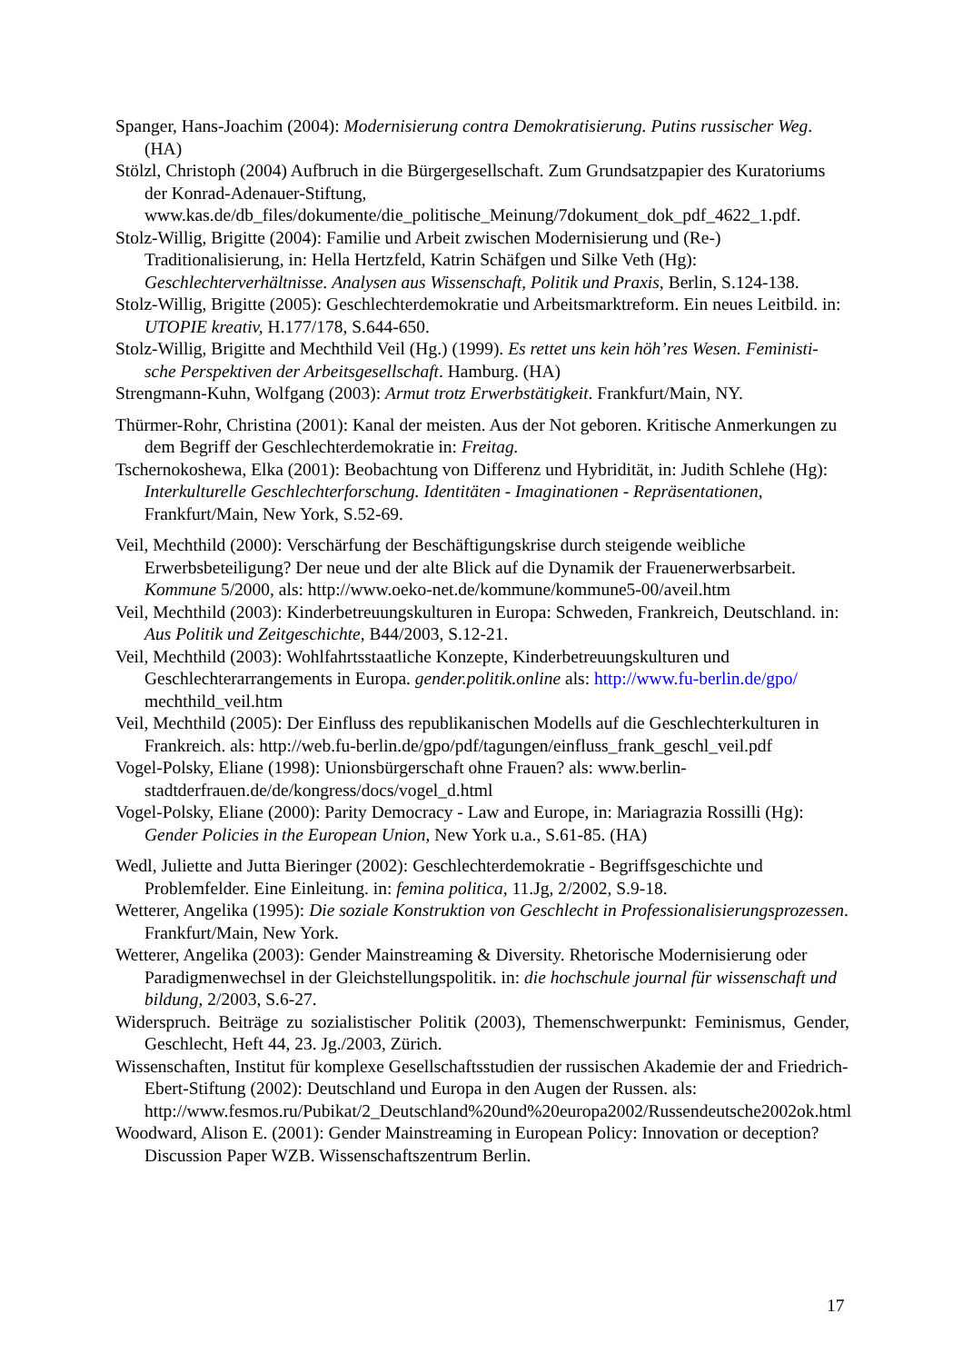Spanger, Hans-Joachim (2004): Modernisierung contra Demokratisierung. Putins russischer Weg. (HA)
Stölzl, Christoph (2004) Aufbruch in die Bürgergesellschaft. Zum Grundsatzpapier des Kuratoriums der Konrad-Adenauer-Stiftung, www.kas.de/db_files/dokumente/die_politische_Meinung/7dokument_dok_pdf_4622_1.pdf.
Stolz-Willig, Brigitte (2004): Familie und Arbeit zwischen Modernisierung und (Re-) Traditionalisierung, in: Hella Hertzfeld, Katrin Schäfgen und Silke Veth (Hg): Geschlechterverhältnisse. Analysen aus Wissenschaft, Politik und Praxis, Berlin, S.124-138.
Stolz-Willig, Brigitte (2005): Geschlechterdemokratie und Arbeitsmarktreform. Ein neues Leitbild. in: UTOPIE kreativ, H.177/178, S.644-650.
Stolz-Willig, Brigitte and Mechthild Veil (Hg.) (1999). Es rettet uns kein höh’res Wesen. Feministi-sche Perspektiven der Arbeitsgesellschaft. Hamburg. (HA)
Strengmann-Kuhn, Wolfgang (2003): Armut trotz Erwerbstätigkeit. Frankfurt/Main, NY.
Thürmer-Rohr, Christina (2001): Kanal der meisten. Aus der Not geboren. Kritische Anmerkungen zu dem Begriff der Geschlechterdemokratie in: Freitag.
Tschernokoshewa, Elka (2001): Beobachtung von Differenz und Hybridität, in: Judith Schlehe (Hg): Interkulturelle Geschlechterforschung. Identitäten - Imaginationen - Repräsentationen, Frankfurt/Main, New York, S.52-69.
Veil, Mechthild (2000): Verschärfung der Beschäftigungskrise durch steigende weibliche Erwerbsbeteiligung? Der neue und der alte Blick auf die Dynamik der Frauenerwerbsarbeit. Kommune 5/2000, als: http://www.oeko-net.de/kommune/kommune5-00/aveil.htm
Veil, Mechthild (2003): Kinderbetreuungskulturen in Europa: Schweden, Frankreich, Deutschland. in: Aus Politik und Zeitgeschichte, B44/2003, S.12-21.
Veil, Mechthild (2003): Wohlfahrtsstaatliche Konzepte, Kinderbetreuungskulturen und Geschlechterarrangements in Europa. gender.politik.online als: http://www.fu-berlin.de/gpo/ mechthild_veil.htm
Veil, Mechthild (2005): Der Einfluss des republikanischen Modells auf die Geschlechterkulturen in Frankreich. als: http://web.fu-berlin.de/gpo/pdf/tagungen/einfluss_frank_geschl_veil.pdf
Vogel-Polsky, Eliane (1998): Unionsbürgerschaft ohne Frauen? als: www.berlin-stadtderfrauen.de/de/kongress/docs/vogel_d.html
Vogel-Polsky, Eliane (2000): Parity Democracy - Law and Europe, in: Mariagrazia Rossilli (Hg): Gender Policies in the European Union, New York u.a., S.61-85. (HA)
Wedl, Juliette and Jutta Bieringer (2002): Geschlechterdemokratie - Begriffsgeschichte und Problemfelder. Eine Einleitung. in: femina politica, 11.Jg, 2/2002, S.9-18.
Wetterer, Angelika (1995): Die soziale Konstruktion von Geschlecht in Professionalisierungsprozessen. Frankfurt/Main, New York.
Wetterer, Angelika (2003): Gender Mainstreaming & Diversity. Rhetorische Modernisierung oder Paradigmenwechsel in der Gleichstellungspolitik. in: die hochschule journal für wissenschaft und bildung, 2/2003, S.6-27.
Widerspruch. Beiträge zu sozialistischer Politik (2003), Themenschwerpunkt: Feminismus, Gender, Geschlecht, Heft 44, 23. Jg./2003, Zürich.
Wissenschaften, Institut für komplexe Gesellschaftsstudien der russischen Akademie der and Friedrich-Ebert-Stiftung (2002): Deutschland und Europa in den Augen der Russen. als: http://www.fesmos.ru/Pubikat/2_Deutschland%20und%20europa2002/Russendeutsche2002ok.html
Woodward, Alison E. (2001): Gender Mainstreaming in European Policy: Innovation or deception? Discussion Paper WZB. Wissenschaftszentrum Berlin.
17